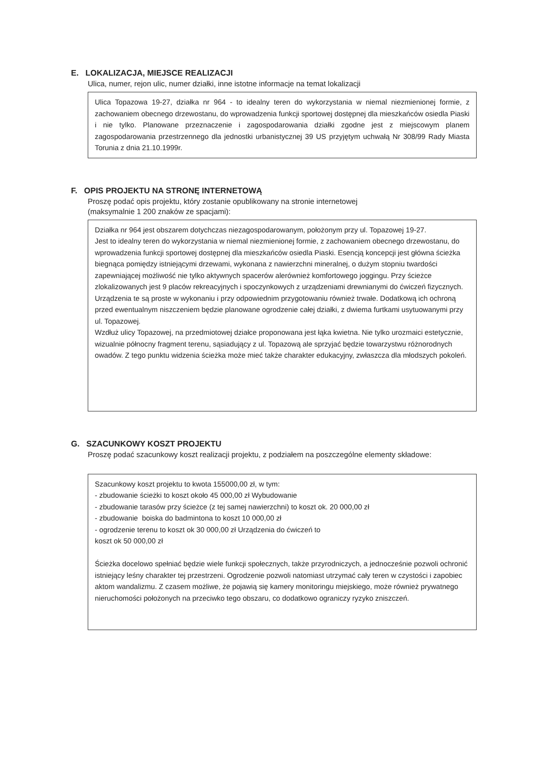E. LOKALIZACJA, MIEJSCE REALIZACJI
Ulica, numer, rejon ulic, numer działki, inne istotne informacje na temat lokalizacji
Ulica Topazowa 19-27, działka nr 964 - to idealny teren do wykorzystania w niemal niezmienionej formie, z zachowaniem obecnego drzewostanu, do wprowadzenia funkcji sportowej dostępnej dla mieszkańców osiedla Piaski i nie tylko. Planowane przeznaczenie i zagospodarowania działki zgodne jest z miejscowym planem zagospodarowania przestrzennego dla jednostki urbanistycznej 39 US przyjętym uchwałą Nr 308/99 Rady Miasta Torunia z dnia 21.10.1999r.
F. OPIS PROJEKTU NA STRONĘ INTERNETOWĄ
Proszę podać opis projektu, który zostanie opublikowany na stronie internetowej
(maksymalnie 1 200 znaków ze spacjami):
Działka nr 964 jest obszarem dotychczas niezagospodarowanym, położonym przy ul. Topazowej 19-27.
Jest to idealny teren do wykorzystania w niemal niezmienionej formie, z zachowaniem obecnego drzewostanu, do wprowadzenia funkcji sportowej dostępnej dla mieszkańców osiedla Piaski. Esencją koncepcji jest główna ścieżka biegnąca pomiędzy istniejącymi drzewami, wykonana z nawierzchni mineralnej, o dużym stopniu twardości zapewniającej możliwość nie tylko aktywnych spacerów alerównież komfortowego joggingu. Przy ścieżce zlokalizowanych jest 9 placów rekreacyjnych i spoczynkowych z urządzeniami drewnianymi do ćwiczeń fizycznych. Urządzenia te są proste w wykonaniu i przy odpowiednim przygotowaniu również trwałe. Dodatkową ich ochroną przed ewentualnym niszczeniem będzie planowane ogrodzenie całej działki, z dwiema furtkami usytuowanymi przy ul. Topazowej.
Wzdłuż ulicy Topazowej, na przedmiotowej działce proponowana jest łąka kwietna. Nie tylko urozmaici estetycznie, wizualnie północny fragment terenu, sąsiadujący z ul. Topazową ale sprzyjać będzie towarzystwu różnorodnych owadów. Z tego punktu widzenia ścieżka może mieć także charakter edukacyjny, zwłaszcza dla młodszych pokoleń.
G. SZACUNKOWY KOSZT PROJEKTU
Proszę podać szacunkowy koszt realizacji projektu, z podziałem na poszczególne elementy składowe:
Szacunkowy koszt projektu to kwota 155000,00 zł, w tym:
- zbudowanie ścieżki to koszt około 45 000,00 zł Wybudowanie
- zbudowanie tarasów przy ścieżce (z tej samej nawierzchni) to koszt ok. 20 000,00 zł
- zbudowanie boiska do badmintona to koszt 10 000,00 zł
- ogrodzenie terenu to koszt ok 30 000,00 zł Urządzenia do ćwiczeń to
koszt ok 50 000,00 zł
Ścieżka docelowo spełniać będzie wiele funkcji społecznych, także przyrodniczych, a jednocześnie pozwoli ochronić istniejący leśny charakter tej przestrzeni. Ogrodzenie pozwoli natomiast utrzymać cały teren w czystości i zapobiec aktom wandalizmu. Z czasem możliwe, że pojawią się kamery monitoringu miejskiego, może również prywatnego nieruchomości położonych na przeciwko tego obszaru, co dodatkowo ograniczy ryzyko zniszczeń.